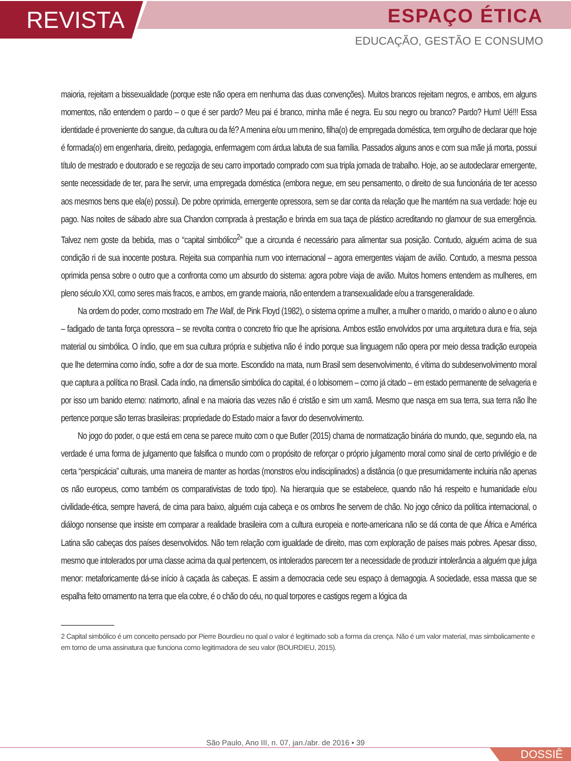REVISTA ESPAÇO ÉTICA
EDUCAÇÃO, GESTÃO E CONSUMO
maioria, rejeitam a bissexualidade (porque este não opera em nenhuma das duas convenções). Muitos brancos rejeitam negros, e ambos, em alguns momentos, não entendem o pardo – o que é ser pardo? Meu pai é branco, minha mãe é negra. Eu sou negro ou branco? Pardo? Hum! Ué!!! Essa identidade é proveniente do sangue, da cultura ou da fé? A menina e/ou um menino, filha(o) de empregada doméstica, tem orgulho de declarar que hoje é formada(o) em engenharia, direito, pedagogia, enfermagem com árdua labuta de sua família. Passados alguns anos e com sua mãe já morta, possui título de mestrado e doutorado e se regozija de seu carro importado comprado com sua tripla jornada de trabalho. Hoje, ao se autodeclarar emergente, sente necessidade de ter, para lhe servir, uma empregada doméstica (embora negue, em seu pensamento, o direito de sua funcionária de ter acesso aos mesmos bens que ela(e) possui). De pobre oprimida, emergente opressora, sem se dar conta da relação que lhe mantém na sua verdade: hoje eu pago. Nas noites de sábado abre sua Chandon comprada à prestação e brinda em sua taça de plástico acreditando no glamour de sua emergência. Talvez nem goste da bebida, mas o “capital simbólico<sup>2</sup>” que a circunda é necessário para alimentar sua posição. Contudo, alguém acima de sua condição ri de sua inocente postura. Rejeita sua companhia num voo internacional – agora emergentes viajam de avião. Contudo, a mesma pessoa oprimida pensa sobre o outro que a confronta como um absurdo do sistema: agora pobre viaja de avião. Muitos homens entendem as mulheres, em pleno século XXI, como seres mais fracos, e ambos, em grande maioria, não entendem a transexualidade e/ou a transgeneralidade.
Na ordem do poder, como mostrado em The Wall, de Pink Floyd (1982), o sistema oprime a mulher, a mulher o marido, o marido o aluno e o aluno – fadigado de tanta força opressora – se revolta contra o concreto frio que lhe aprisiona. Ambos estão envolvidos por uma arquitetura dura e fria, seja material ou simbólica. O índio, que em sua cultura própria e subjetiva não é índio porque sua linguagem não opera por meio dessa tradição europeia que lhe determina como índio, sofre a dor de sua morte. Escondido na mata, num Brasil sem desenvolvimento, é vítima do subdesenvolvimento moral que captura a política no Brasil. Cada índio, na dimensão simbólica do capital, é o lobisomem – como já citado – em estado permanente de selvageria e por isso um banido eterno: natimorto, afinal e na maioria das vezes não é cristão e sim um xamã. Mesmo que nasça em sua terra, sua terra não lhe pertence porque são terras brasileiras: propriedade do Estado maior a favor do desenvolvimento.
No jogo do poder, o que está em cena se parece muito com o que Butler (2015) chama de normatização binária do mundo, que, segundo ela, na verdade é uma forma de julgamento que falsifica o mundo com o propósito de reforçar o próprio julgamento moral como sinal de certo privilégio e de certa “perspicácia” culturais, uma maneira de manter as hordas (monstros e/ou indisciplinados) a distância (o que presumidamente incluiria não apenas os não europeus, como também os comparativistas de todo tipo). Na hierarquia que se estabelece, quando não há respeito e humanidade e/ou civilidade-ética, sempre haverá, de cima para baixo, alguém cuja cabeça e os ombros lhe servem de chão. No jogo cênico da política internacional, o diálogo nonsense que insiste em comparar a realidade brasileira com a cultura europeia e norte-americana não se dá conta de que África e América Latina são cabeças dos países desenvolvidos. Não tem relação com igualdade de direito, mas com exploração de países mais pobres. Apesar disso, mesmo que intolerados por uma classe acima da qual pertencem, os intolerados parecem ter a necessidade de produzir intolerância a alguém que julga menor: metaforicamente dá-se início à caçada às cabeças. E assim a democracia cede seu espaço à demagogia. A sociedade, essa massa que se espalha feito ornamento na terra que ela cobre, é o chão do céu, no qual torpores e castigos regem a lógica da
2 Capital simbólico é um conceito pensado por Pierre Bourdieu no qual o valor é legitimado sob a forma da crença. Não é um valor material, mas simbolicamente e em torno de uma assinatura que funciona como legitimadora de seu valor (BOURDIEU, 2015).
São Paulo, Ano III, n. 07, jan./abr. de 2016 • 39
DOSSIÊ